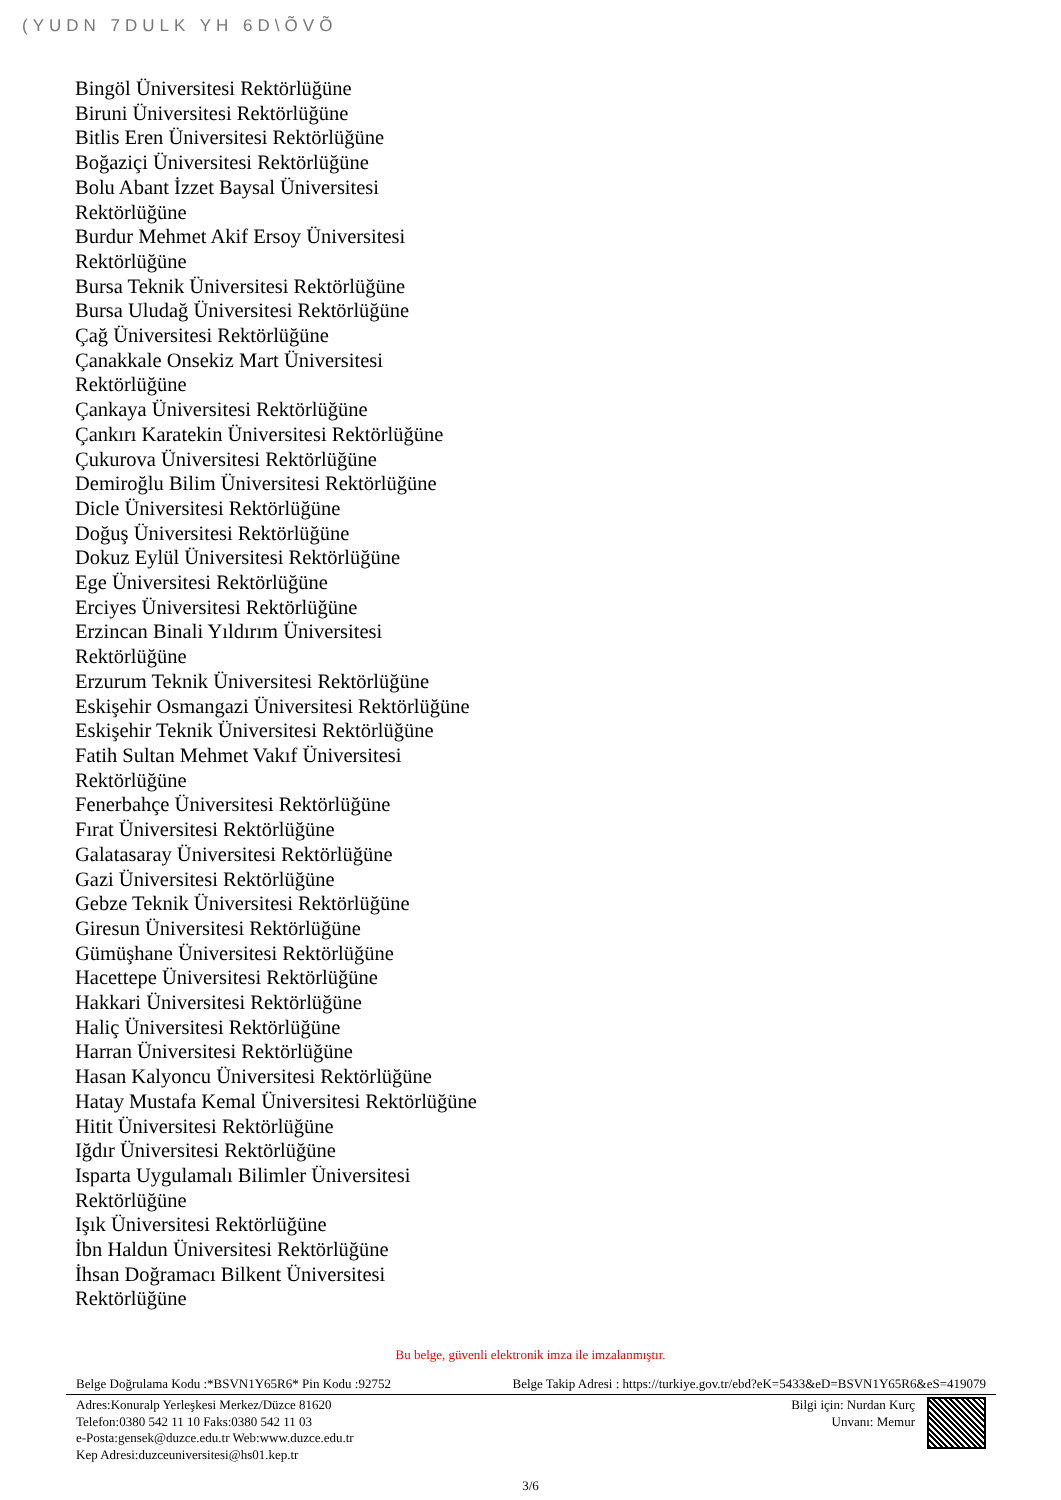(YUDN 7DULK YH 6D\ÕVÕ
Bingöl Üniversitesi Rektörlüğüne
Biruni Üniversitesi Rektörlüğüne
Bitlis Eren Üniversitesi Rektörlüğüne
Boğaziçi Üniversitesi Rektörlüğüne
Bolu Abant İzzet Baysal Üniversitesi
Rektörlüğüne
Burdur Mehmet Akif Ersoy Üniversitesi
Rektörlüğüne
Bursa Teknik Üniversitesi Rektörlüğüne
Bursa Uludağ Üniversitesi Rektörlüğüne
Çağ Üniversitesi Rektörlüğüne
Çanakkale Onsekiz Mart Üniversitesi
Rektörlüğüne
Çankaya Üniversitesi Rektörlüğüne
Çankırı Karatekin Üniversitesi Rektörlüğüne
Çukurova Üniversitesi Rektörlüğüne
Demiroğlu Bilim Üniversitesi Rektörlüğüne
Dicle Üniversitesi Rektörlüğüne
Doğuş Üniversitesi Rektörlüğüne
Dokuz Eylül Üniversitesi Rektörlüğüne
Ege Üniversitesi Rektörlüğüne
Erciyes Üniversitesi Rektörlüğüne
Erzincan Binali Yıldırım Üniversitesi
Rektörlüğüne
Erzurum Teknik Üniversitesi Rektörlüğüne
Eskişehir Osmangazi Üniversitesi Rektörlüğüne
Eskişehir Teknik Üniversitesi Rektörlüğüne
Fatih Sultan Mehmet Vakıf Üniversitesi
Rektörlüğüne
Fenerbahçe Üniversitesi Rektörlüğüne
Fırat Üniversitesi Rektörlüğüne
Galatasaray Üniversitesi Rektörlüğüne
Gazi Üniversitesi Rektörlüğüne
Gebze Teknik Üniversitesi Rektörlüğüne
Giresun Üniversitesi Rektörlüğüne
Gümüşhane Üniversitesi Rektörlüğüne
Hacettepe Üniversitesi Rektörlüğüne
Hakkari Üniversitesi Rektörlüğüne
Haliç Üniversitesi Rektörlüğüne
Harran Üniversitesi Rektörlüğüne
Hasan Kalyoncu Üniversitesi Rektörlüğüne
Hatay Mustafa Kemal Üniversitesi Rektörlüğüne
Hitit Üniversitesi Rektörlüğüne
Iğdır Üniversitesi Rektörlüğüne
Isparta Uygulamalı Bilimler Üniversitesi
Rektörlüğüne
Işık Üniversitesi Rektörlüğüne
İbn Haldun Üniversitesi Rektörlüğüne
İhsan Doğramacı Bilkent Üniversitesi
Rektörlüğüne
Bu belge, güvenli elektronik imza ile imzalanmıştır.
Belge Doğrulama Kodu :*BSVN1Y65R6* Pin Kodu :92752 Belge Takip Adresi : https://turkiye.gov.tr/ebd?eK=5433&eD=BSVN1Y65R6&eS=419079
Adres:Konuralp Yerleşkesi Merkez/Düzce 81620
Telefon:0380 542 11 10 Faks:0380 542 11 03
e-Posta:gensek@duzce.edu.tr Web:www.duzce.edu.tr
Kep Adresi:duzceuniversitesi@hs01.kep.tr
Bilgi için: Nurdan Kurç
Unvanı: Memur
3/6